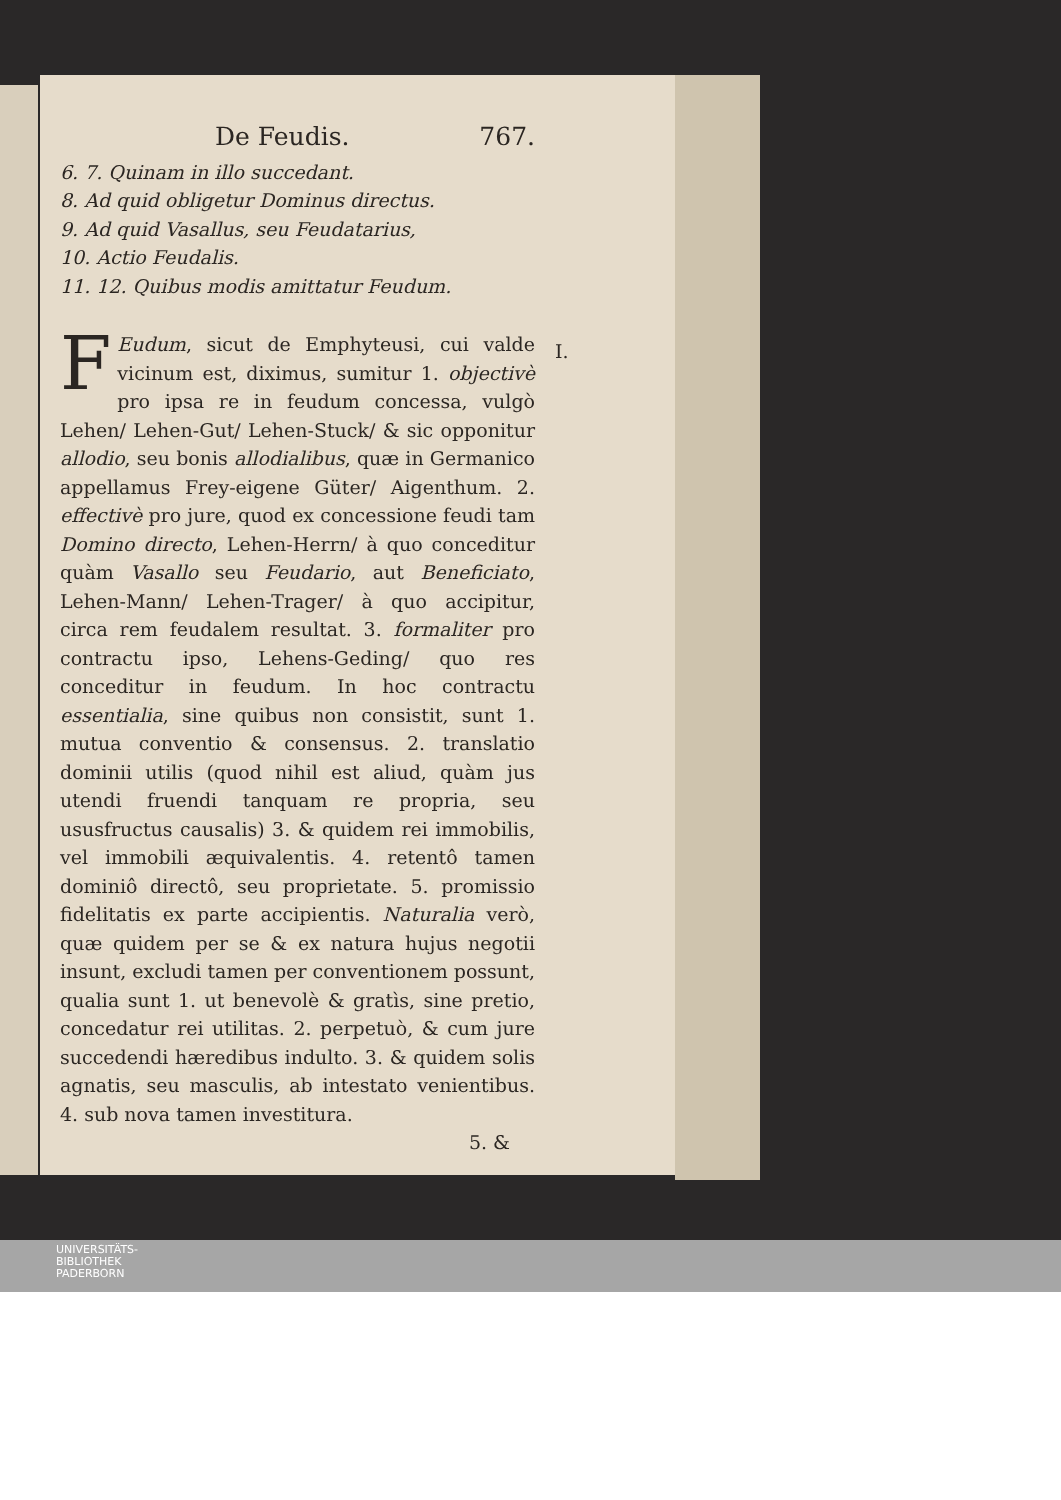De Feudis. 767.
6. 7. Quinam in illo succedant.
8. Ad quid obligetur Dominus directus.
9. Ad quid Vasallus, seu Feudatarius,
10. Actio Feudalis.
11. 12. Quibus modis amittatur Feudum.
I.
FEudum, sicut de Emphyteusi, cui valde vicinum est, diximus, sumitur 1. objectivè pro ipsa re in feudum concessa, vulgò Lehen/ Lehen-Gut/ Lehen-Stuck/ & sic opponitur allodio, seu bonis allodialibus, quæ in Germanico appellamus Frey-eigene Güter/ Aigenthum. 2. effectivè pro jure, quod ex concessione feudi tam Domino directo, Lehen-Herrn/ à quo conceditur quàm Vasallo seu Feudario, aut Beneficiato, Lehen-Mann/ Lehen-Trager/ à quo accipitur, circa rem feudalem resultat. 3. formaliter pro contractu ipso, Lehens-Geding/ quo res conceditur in feudum. In hoc contractu essentialia, sine quibus non consistit, sunt 1. mutua conventio & consensus. 2. translatio dominii utilis (quod nihil est aliud, quàm jus utendi fruendi tanquam re propria, seu ususfructus causalis) 3. & quidem rei immobilis, vel immobili æquivalentis. 4. retentô tamen dominiô directô, seu proprietate. 5. promissio fidelitatis ex parte accipientis. Naturalia verò, quæ quidem per se & ex natura hujus negotii insunt, excludi tamen per conventionem possunt, qualia sunt 1. ut benevolè & gratìs, sine pretio, concedatur rei utilitas. 2. perpetuò, & cum jure succedendi hæredibus indulto. 3. & quidem solis agnatis, seu masculis, ab intestato venientibus. 4. sub nova tamen investitura.
5. &
UNIVERSITÄTS-
BIBLIOTHEK
PADERBORN